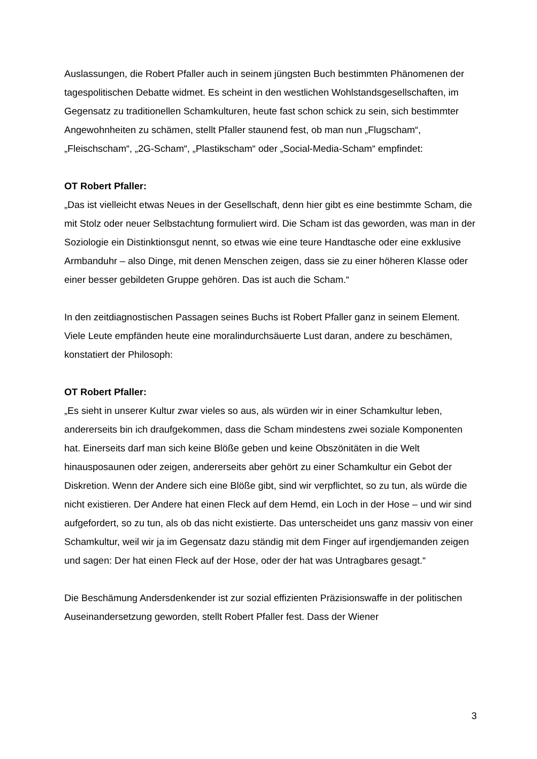Auslassungen, die Robert Pfaller auch in seinem jüngsten Buch bestimmten Phänomenen der tagespolitischen Debatte widmet. Es scheint in den westlichen Wohlstandsgesellschaften, im Gegensatz zu traditionellen Schamkulturen, heute fast schon schick zu sein, sich bestimmter Angewohnheiten zu schämen, stellt Pfaller staunend fest, ob man nun „Flugscham“, „Fleischscham“, „2G-Scham“, „Plastikscham“ oder „Social-Media-Scham“ empfindet:
OT Robert Pfaller:
„Das ist vielleicht etwas Neues in der Gesellschaft, denn hier gibt es eine bestimmte Scham, die mit Stolz oder neuer Selbstachtung formuliert wird. Die Scham ist das geworden, was man in der Soziologie ein Distinktionsgut nennt, so etwas wie eine teure Handtasche oder eine exklusive Armbanduhr – also Dinge, mit denen Menschen zeigen, dass sie zu einer höheren Klasse oder einer besser gebildeten Gruppe gehören. Das ist auch die Scham.“
In den zeitdiagnostischen Passagen seines Buchs ist Robert Pfaller ganz in seinem Element. Viele Leute empfänden heute eine moralindurchsäuerte Lust daran, andere zu beschämen, konstatiert der Philosoph:
OT Robert Pfaller:
„Es sieht in unserer Kultur zwar vieles so aus, als würden wir in einer Schamkultur leben, andererseits bin ich draufgekommen, dass die Scham mindestens zwei soziale Komponenten hat. Einerseits darf man sich keine Blöße geben und keine Obszönitäten in die Welt hinausposaunen oder zeigen, andererseits aber gehört zu einer Schamkultur ein Gebot der Diskretion. Wenn der Andere sich eine Blöße gibt, sind wir verpflichtet, so zu tun, als würde die nicht existieren. Der Andere hat einen Fleck auf dem Hemd, ein Loch in der Hose – und wir sind aufgefordert, so zu tun, als ob das nicht existierte. Das unterscheidet uns ganz massiv von einer Schamkultur, weil wir ja im Gegensatz dazu ständig mit dem Finger auf irgendjemanden zeigen und sagen: Der hat einen Fleck auf der Hose, oder der hat was Untragbares gesagt.“
Die Beschämung Andersdenkender ist zur sozial effizienten Präzisionswaffe in der politischen Auseinandersetzung geworden, stellt Robert Pfaller fest. Dass der Wiener
3